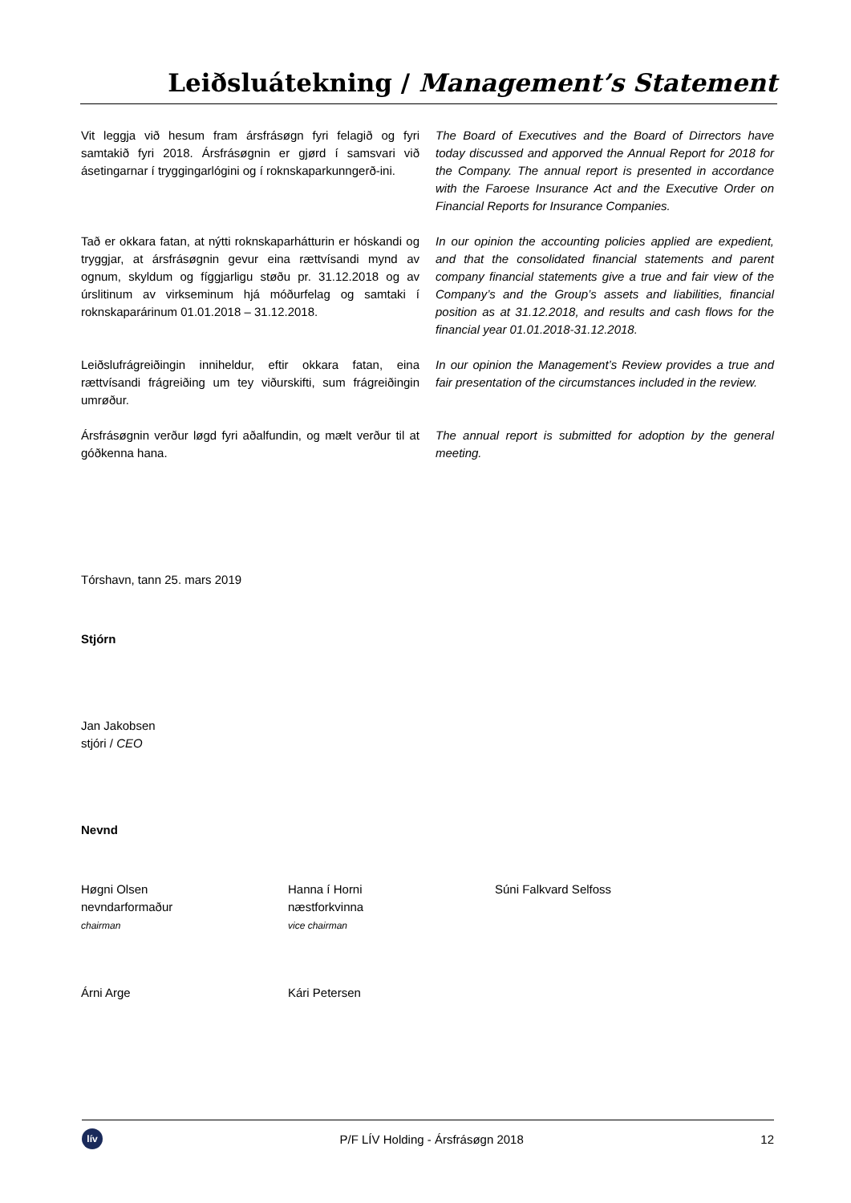Leiðsluátekning / Management’s Statement
Vit leggja við hesum fram ársfrásøgn fyri felagið og fyri samtakið fyri 2018. Ársfrásøgnin er gjørd í samsvari við ásetingarnar í tryggingarlógini og í roknskaparkunngerð-ini.
The Board of Executives and the Board of Dirrectors have today discussed and apporved the Annual Report for 2018 for the Company. The annual report is presented in accordance with the Faroese Insurance Act and the Executive Order on Financial Reports for Insurance Companies.
Tað er okkara fatan, at nýtti roknskaparhátturin er hóskandi og tryggjar, at ársfrásøgnin gevur eina rættvísandi mynd av ognum, skyldum og fíggjarligu støðu pr. 31.12.2018 og av úrslitinum av virkseminum hjá móðurfelag og samtaki í roknskaparárinum 01.01.2018 – 31.12.2018.
In our opinion the accounting policies applied are expedient, and that the consolidated financial statements and parent company financial statements give a true and fair view of the Company’s and the Group’s assets and liabilities, financial position as at 31.12.2018, and results and cash flows for the financial year 01.01.2018-31.12.2018.
Leiðslufrágreiðingin inniheldur, eftir okkara fatan, eina rættvísandi frágreiðing um tey viðurskifti, sum frágreiðingin umrøður.
In our opinion the Management’s Review provides a true and fair presentation of the circumstances included in the review.
Ársfrásøgnin verður løgd fyri aðalfundin, og mælt verður til at góðkenna hana.
The annual report is submitted for adoption by the general meeting.
Tórshavn, tann 25. mars 2019
Stjórn
Jan Jakobsen
stjóri / CEO
Nevnd
Høgni Olsen
nevndarformaður
chairman
Hanna í Horni
næstforkvinna
vice chairman
Súni Falkvard Selfoss
Árni Arge
Kári Petersen
lív
P/F LÍV Holding - Ársfrásøgn 2018
12